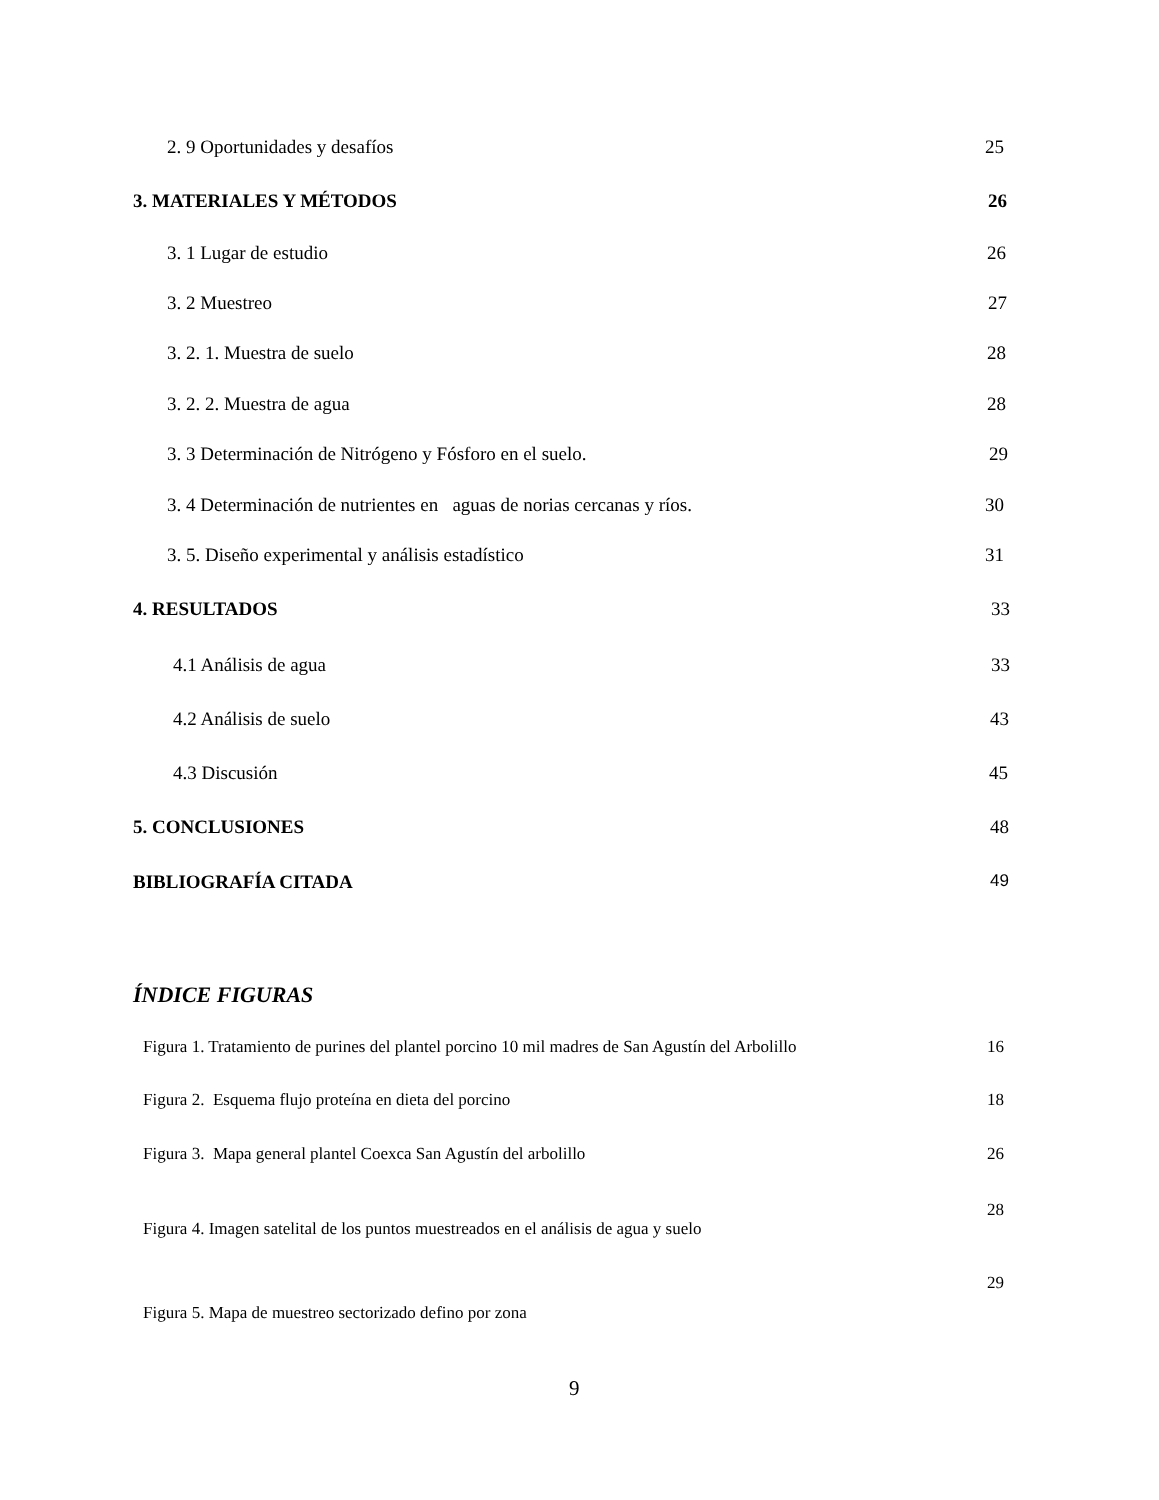2. 9 Oportunidades y desafíos 25
3. MATERIALES Y MÉTODOS 26
3. 1 Lugar de estudio 26
3. 2 Muestreo 27
3. 2. 1. Muestra de suelo 28
3. 2. 2. Muestra de agua 28
3. 3 Determinación de Nitrógeno y Fósforo en el suelo. 29
3. 4 Determinación de nutrientes en aguas de norias cercanas y ríos. 30
3. 5. Diseño experimental y análisis estadístico 31
4. RESULTADOS 33
4.1 Análisis de agua 33
4.2 Análisis de suelo 43
4.3 Discusión 45
5. CONCLUSIONES 48
BIBLIOGRAFÍA CITADA 49
ÍNDICE FIGURAS
Figura 1. Tratamiento de purines del plantel porcino 10 mil madres de San Agustín del Arbolillo 16
Figura 2. Esquema flujo proteína en dieta del porcino 18
Figura 3. Mapa general plantel Coexca San Agustín del arbolillo 26
28
Figura 4. Imagen satelital de los puntos muestreados en el análisis de agua y suelo
29
Figura 5. Mapa de muestreo sectorizado defino por zona
9